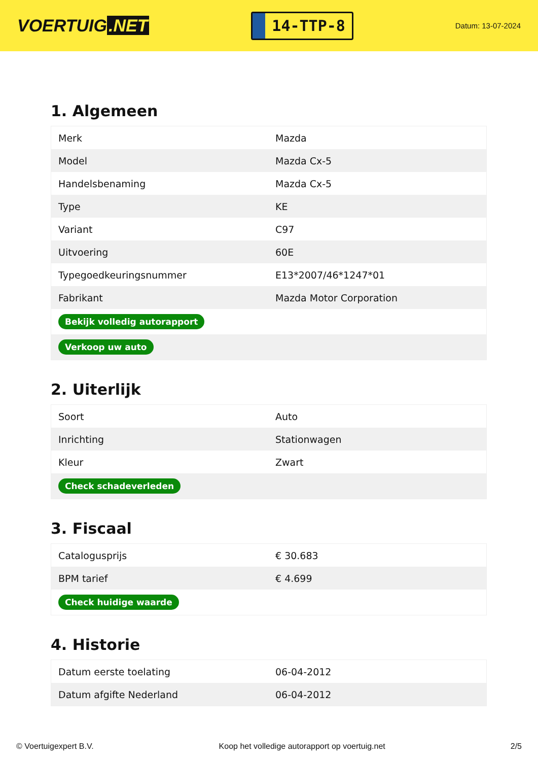VOERTUIG.NET
14-TTP-8
Datum: 13-07-2024
1. Algemeen
| Merk | Mazda |
| Model | Mazda Cx-5 |
| Handelsbenaming | Mazda Cx-5 |
| Type | KE |
| Variant | C97 |
| Uitvoering | 60E |
| Typegoedkeuringsnummer | E13*2007/46*1247*01 |
| Fabrikant | Mazda Motor Corporation |
| Bekijk volledig autorapport | |
| Verkoop uw auto | |
2. Uiterlijk
| Soort | Auto |
| Inrichting | Stationwagen |
| Kleur | Zwart |
| Check schadeverleden | |
3. Fiscaal
| Catalogusprijs | € 30.683 |
| BPM tarief | € 4.699 |
| Check huidige waarde | |
4. Historie
| Datum eerste toelating | 06-04-2012 |
| Datum afgifte Nederland | 06-04-2012 |
© Voertuigexpert B.V. Koop het volledige autorapport op voertuig.net 2/5